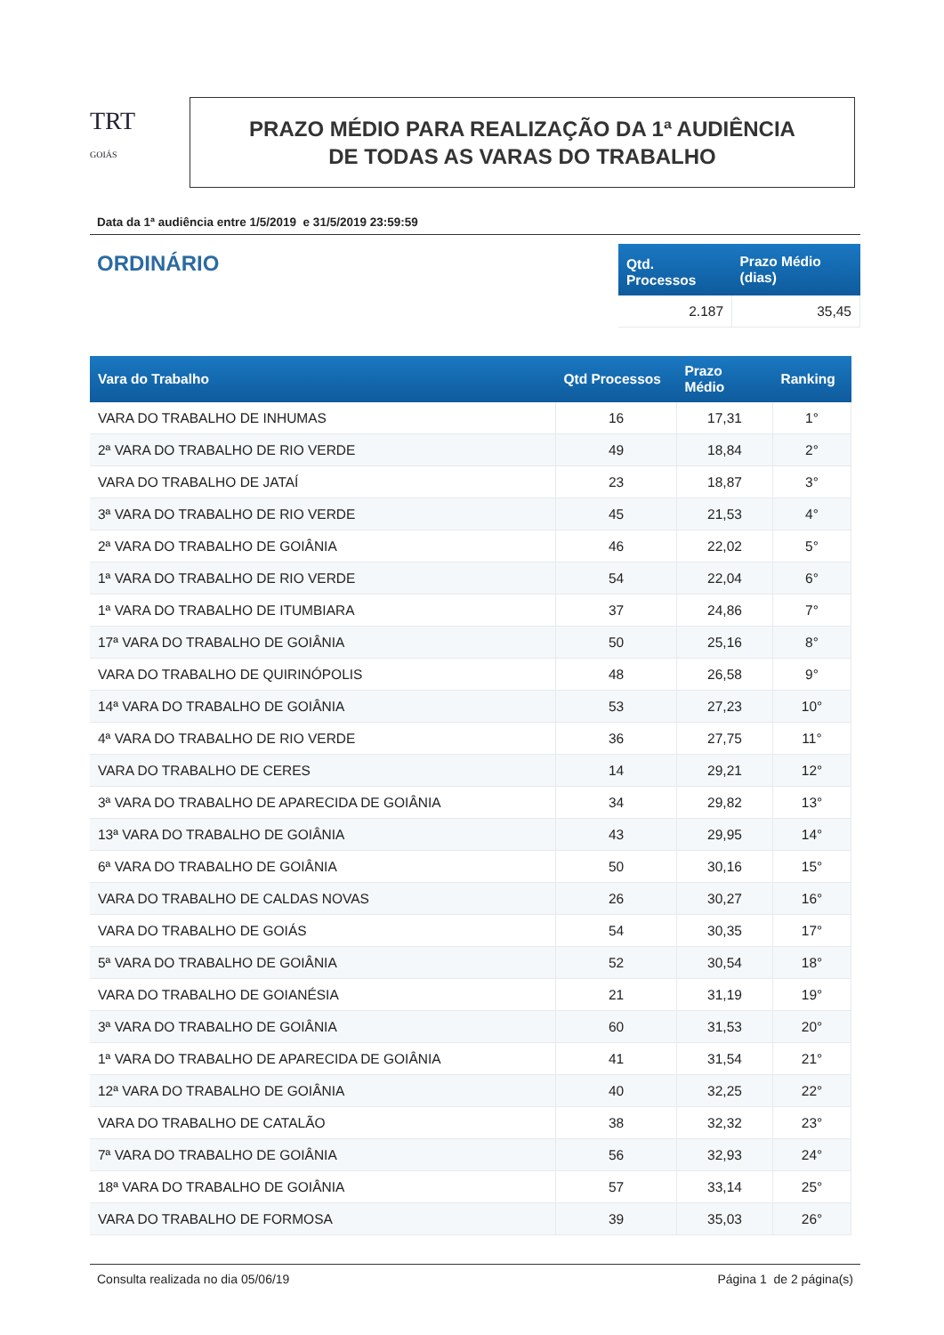TRT
GOIÁS
PRAZO MÉDIO PARA REALIZAÇÃO DA 1ª AUDIÊNCIA
DE TODAS AS VARAS DO TRABALHO
Data da 1ª audiência entre 1/5/2019 e 31/5/2019 23:59:59
ORDINÁRIO
| Qtd. Processos | Prazo Médio (dias) |
| --- | --- |
| 2.187 | 35,45 |
| Vara do Trabalho | Qtd Processos | Prazo Médio | Ranking |
| --- | --- | --- | --- |
| VARA DO TRABALHO DE INHUMAS | 16 | 17,31 | 1° |
| 2ª VARA DO TRABALHO DE RIO VERDE | 49 | 18,84 | 2° |
| VARA DO TRABALHO DE JATAÍ | 23 | 18,87 | 3° |
| 3ª VARA DO TRABALHO DE RIO VERDE | 45 | 21,53 | 4° |
| 2ª VARA DO TRABALHO DE GOIÂNIA | 46 | 22,02 | 5° |
| 1ª VARA DO TRABALHO DE RIO VERDE | 54 | 22,04 | 6° |
| 1ª VARA DO TRABALHO DE ITUMBIARA | 37 | 24,86 | 7° |
| 17ª VARA DO TRABALHO DE GOIÂNIA | 50 | 25,16 | 8° |
| VARA DO TRABALHO DE QUIRINÓPOLIS | 48 | 26,58 | 9° |
| 14ª VARA DO TRABALHO DE GOIÂNIA | 53 | 27,23 | 10° |
| 4ª VARA DO TRABALHO DE RIO VERDE | 36 | 27,75 | 11° |
| VARA DO TRABALHO DE CERES | 14 | 29,21 | 12° |
| 3ª VARA DO TRABALHO DE APARECIDA DE GOIÂNIA | 34 | 29,82 | 13° |
| 13ª VARA DO TRABALHO DE GOIÂNIA | 43 | 29,95 | 14° |
| 6ª VARA DO TRABALHO DE GOIÂNIA | 50 | 30,16 | 15° |
| VARA DO TRABALHO DE CALDAS NOVAS | 26 | 30,27 | 16° |
| VARA DO TRABALHO DE GOIÁS | 54 | 30,35 | 17° |
| 5ª VARA DO TRABALHO DE GOIÂNIA | 52 | 30,54 | 18° |
| VARA DO TRABALHO DE GOIANÉSIA | 21 | 31,19 | 19° |
| 3ª VARA DO TRABALHO DE GOIÂNIA | 60 | 31,53 | 20° |
| 1ª VARA DO TRABALHO DE APARECIDA DE GOIÂNIA | 41 | 31,54 | 21° |
| 12ª VARA DO TRABALHO DE GOIÂNIA | 40 | 32,25 | 22° |
| VARA DO TRABALHO DE CATALÃO | 38 | 32,32 | 23° |
| 7ª VARA DO TRABALHO DE GOIÂNIA | 56 | 32,93 | 24° |
| 18ª VARA DO TRABALHO DE GOIÂNIA | 57 | 33,14 | 25° |
| VARA DO TRABALHO DE FORMOSA | 39 | 35,03 | 26° |
Consulta realizada no dia 05/06/19 Página 1 de 2 página(s)